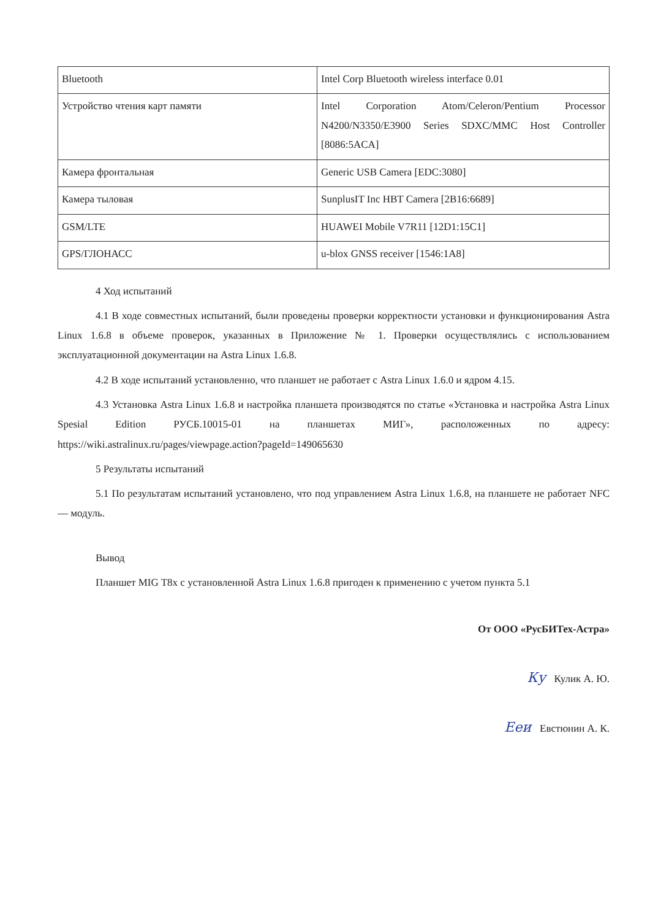| Bluetooth | Intel Corp Bluetooth wireless interface 0.01 |
| Устройство чтения карт памяти | Intel Corporation Atom/Celeron/Pentium Processor N4200/N3350/E3900 Series SDXC/MMC Host Controller [8086:5ACA] |
| Камера фронтальная | Generic USB Camera [EDC:3080] |
| Камера тыловая | SunplusIT Inc HBT Camera [2B16:6689] |
| GSM/LTE | HUAWEI Mobile V7R11 [12D1:15C1] |
| GPS/ГЛОНАСС | u-blox GNSS receiver [1546:1A8] |
4 Ход испытаний
4.1 В ходе совместных испытаний, были проведены проверки корректности установки и функционирования Astra Linux 1.6.8 в объеме проверок, указанных в Приложение № 1. Проверки осуществлялись с использованием эксплуатационной документации на Astra Linux 1.6.8.
4.2 В ходе испытаний установленно, что планшет не работает с Astra Linux 1.6.0 и ядром 4.15.
4.3 Установка Astra Linux 1.6.8 и настройка планшета производятся по статье «Установка и настройка Astra Linux Spesial Edition РУСБ.10015-01 на планшетах МИГ», расположенных по адресу: https://wiki.astralinux.ru/pages/viewpage.action?pageId=149065630
5 Результаты испытаний
5.1 По результатам испытаний установлено, что под управлением Astra Linux 1.6.8, на планшете не работает NFC — модуль.
Вывод
Планшет MIG T8x с установленной Astra Linux 1.6.8 пригоден к применению с учетом пункта 5.1
От ООО «РусБИТех-Астра»
Ку Кулик А. Ю.
Ееи Евстюнин А. К.